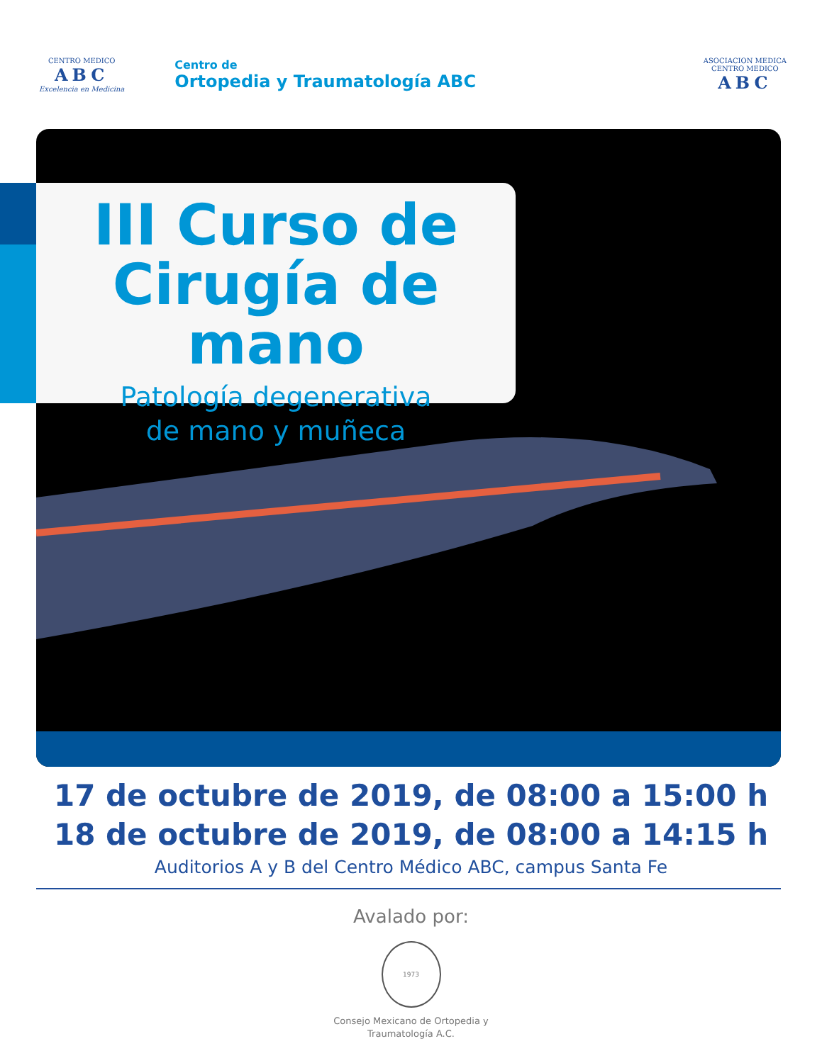CENTRO MEDICO
ABC
Excelencia en Medicina
Centro de
Ortopedia y Traumatología ABC
ASOCIACION MEDICA
CENTRO MEDICO
ABC
III Curso de
Cirugía de mano
Patología degenerativa
de mano y muñeca
17 de octubre de 2019, de 08:00 a 15:00 h
18 de octubre de 2019, de 08:00 a 14:15 h
Auditorios A y B del Centro Médico ABC, campus Santa Fe
Avalado por:
1973
Consejo Mexicano de Ortopedia y
Traumatología A.C.